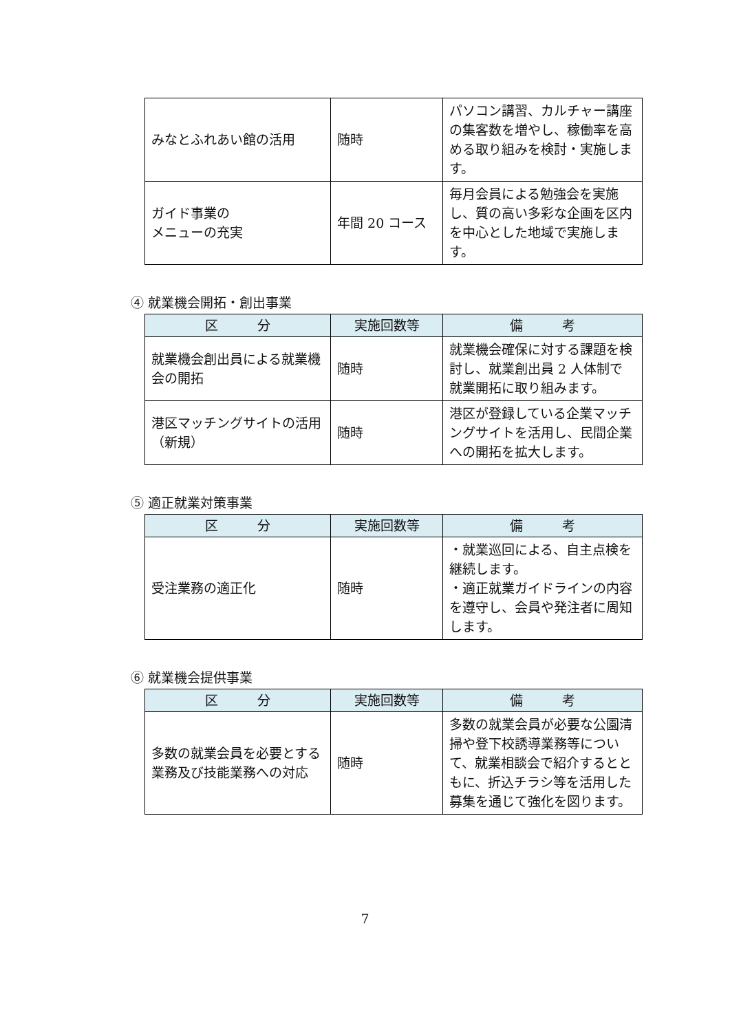| みなとふれあい館の活用 | 随時 | パソコン講習、カルチャー講座の集客数を増やし、稼働率を高める取り組みを検討・実施します。 |
| ガイド事業の メニューの充実 | 年間 20 コース | 毎月会員による勉強会を実施し、質の高い多彩な企画を区内を中心とした地域で実施します。 |
④ 就業機会開拓・創出事業
| 区 分 | 実施回数等 | 備 考 |
| --- | --- | --- |
| 就業機会創出員による就業機会の開拓 | 随時 | 就業機会確保に対する課題を検討し、就業創出員 2 人体制で就業開拓に取り組みます。 |
| 港区マッチングサイトの活用（新規） | 随時 | 港区が登録している企業マッチングサイトを活用し、民間企業への開拓を拡大します。 |
⑤ 適正就業対策事業
| 区 分 | 実施回数等 | 備 考 |
| --- | --- | --- |
| 受注業務の適正化 | 随時 | ・就業巡回による、自主点検を継続します。 ・適正就業ガイドラインの内容を遵守し、会員や発注者に周知します。 |
⑥ 就業機会提供事業
| 区 分 | 実施回数等 | 備 考 |
| --- | --- | --- |
| 多数の就業会員を必要とする業務及び技能業務への対応 | 随時 | 多数の就業会員が必要な公園清掃や登下校誘導業務等について、就業相談会で紹介するとともに、折込チラシ等を活用した募集を通じて強化を図ります。 |
7